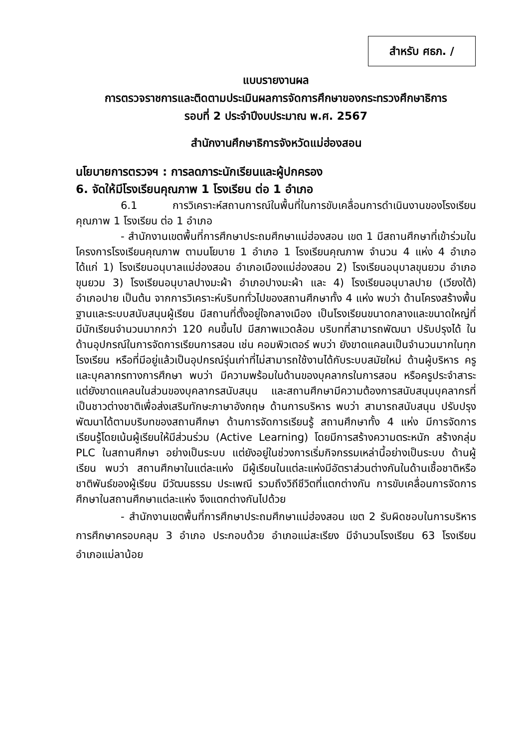สำหรับ ศธภ. /
แบบรายงานผล
การตรวจราชการและติดตามประเมินผลการจัดการศึกษาของกระทรวงศึกษาธิการ
รอบที่ 2 ประจำปีงบประมาณ พ.ศ. 2567
สำนักงานศึกษาธิการจังหวัดแม่ฮ่องสอน
นโยบายการตรวจฯ : การลดภาระนักเรียนและผู้ปกครอง
6. จัดให้มีโรงเรียนคุณภาพ 1 โรงเรียน ต่อ 1 อำเภอ
6.1 การวิเคราะห์สถานการณ์ในพื้นที่ในการขับเคลื่อนการดำเนินงานของโรงเรียนคุณภาพ 1 โรงเรียน ต่อ 1 อำเภอ
- สำนักงานเขตพื้นที่การศึกษาประถมศึกษาแม่ฮ่องสอน เขต 1 มีสถานศึกษาที่เข้าร่วมในโครงการโรงเรียนคุณภาพ ตามนโยบาย 1 อำเภอ 1 โรงเรียนคุณภาพ จำนวน 4 แห่ง 4 อำเภอ ได้แก่ 1) โรงเรียนอนุบาลแม่ฮ่องสอน อำเภอเมืองแม่ฮ่องสอน 2) โรงเรียนอนุบาลขุนยวม อำเภอขุนยวม 3) โรงเรียนอนุบาลปางมะผ้า อำเภอปางมะผ้า และ 4) โรงเรียนอนุบาลปาย (เวียงใต้) อำเภอปาย เป็นต้น จากการวิเคราะห์บริบททั่วไปของสถานศึกษาทั้ง 4 แห่ง พบว่า ด้านโครงสร้างพื้นฐานและระบบสนับสนุนผู้เรียน มีสถานที่ตั้งอยู่ใจกลางเมือง เป็นโรงเรียนขนาดกลางและขนาดใหญ่ที่มีนักเรียนจำนวนมากกว่า 120 คนขึ้นไป มีสภาพแวดล้อม บริบทที่สามารถพัฒนา ปรับปรุงได้ ในด้านอุปกรณ์ในการจัดการเรียนการสอน เช่น คอมพิวเตอร์ พบว่า ยังขาดแคลนเป็นจำนวนมากในทุกโรงเรียน หรือที่มีอยู่แล้วเป็นอุปกรณ์รุ่นเก่าที่ไม่สามารถใช้งานได้กับระบบสมัยใหม่ ด้านผู้บริหาร ครู และบุคลากรทางการศึกษา พบว่า มีความพร้อมในด้านของบุคลากรในการสอน หรือครูประจำสาระ แต่ยังขาดแคลนในส่วนของบุคลากรสนับสนุน และสถานศึกษามีความต้องการสนับสนุนบุคลากรที่เป็นชาวต่างชาติเพื่อส่งเสริมทักษะภาษาอังกฤษ ด้านการบริหาร พบว่า สามารถสนับสนุน ปรับปรุง พัฒนาได้ตามบริบทของสถานศึกษา ด้านการจัดการเรียนรู้ สถานศึกษาทั้ง 4 แห่ง มีการจัดการเรียนรู้โดยเน้นผู้เรียนให้มีส่วนร่วม (Active Learning) โดยมีการสร้างความตระหนัก สร้างกลุ่ม PLC ในสถานศึกษา อย่างเป็นระบบ แต่ยังอยู่ในช่วงการเริ่มกิจกรรมเหล่านี้อย่างเป็นระบบ ด้านผู้เรียน พบว่า สถานศึกษาในแต่ละแห่ง มีผู้เรียนในแต่ละแห่งมีอัตราส่วนต่างกันในด้านเชื้อชาติหรือชาติพันธ์ของผู้เรียน มีวัฒนธรรม ประเพณี รวมถึงวิถีชีวิตที่แตกต่างกัน การขับเคลื่อนการจัดการศึกษาในสถานศึกษาแต่ละแห่ง จึงแตกต่างกันไปด้วย
- สำนักงานเขตพื้นที่การศึกษาประถมศึกษาแม่ฮ่องสอน เขต 2 รับผิดชอบในการบริหารการศึกษาครอบคลุม 3 อำเภอ ประกอบด้วย อำเภอแม่สะเรียง มีจำนวนโรงเรียน 63 โรงเรียน อำเภอแม่ลาน้อย